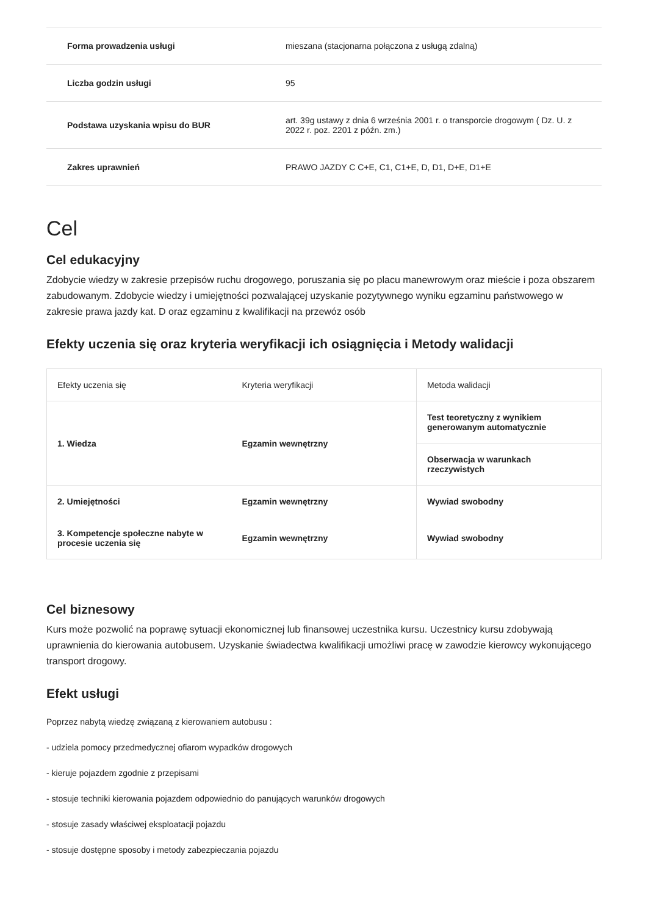| Forma prowadzenia usługi | mieszana (stacjonarna połączona z usługą zdalną) |
| Liczba godzin usługi | 95 |
| Podstawa uzyskania wpisu do BUR | art. 39g ustawy z dnia 6 września 2001 r. o transporcie drogowym ( Dz. U. z 2022 r. poz. 2201 z późn. zm.) |
| Zakres uprawnień | PRAWO JAZDY C C+E, C1, C1+E, D, D1, D+E, D1+E |
Cel
Cel edukacyjny
Zdobycie wiedzy w zakresie przepisów ruchu drogowego, poruszania się po placu manewrowym oraz mieście i poza obszarem zabudowanym. Zdobycie wiedzy i umiejętności pozwalającej uzyskanie pozytywnego wyniku egzaminu państwowego w zakresie prawa jazdy kat. D oraz egzaminu z kwalifikacji na przewóz osób
Efekty uczenia się oraz kryteria weryfikacji ich osiągnięcia i Metody walidacji
| Efekty uczenia się | Kryteria weryfikacji | Metoda walidacji |
| --- | --- | --- |
| 1. Wiedza | Egzamin wewnętrzny | Test teoretyczny z wynikiem generowanym automatycznie |
| | | Obserwacja w warunkach rzeczywistych |
| 2. Umiejętności | Egzamin wewnętrzny | Wywiad swobodny |
| 3. Kompetencje społeczne nabyte w procesie uczenia się | Egzamin wewnętrzny | Wywiad swobodny |
Cel biznesowy
Kurs może pozwolić na poprawę sytuacji ekonomicznej lub finansowej uczestnika kursu. Uczestnicy kursu zdobywają uprawnienia do kierowania autobusem. Uzyskanie świadectwa kwalifikacji umożliwi pracę w zawodzie kierowcy wykonującego transport drogowy.
Efekt usługi
Poprzez nabytą wiedzę związaną z kierowaniem autobusu :
- udziela pomocy przedmedycznej ofiarom wypadków drogowych
- kieruje pojazdem zgodnie z przepisami
- stosuje techniki kierowania pojazdem odpowiednio do panujących warunków drogowych
- stosuje zasady właściwej eksploatacji pojazdu
- stosuje dostępne sposoby i metody zabezpieczania pojazdu